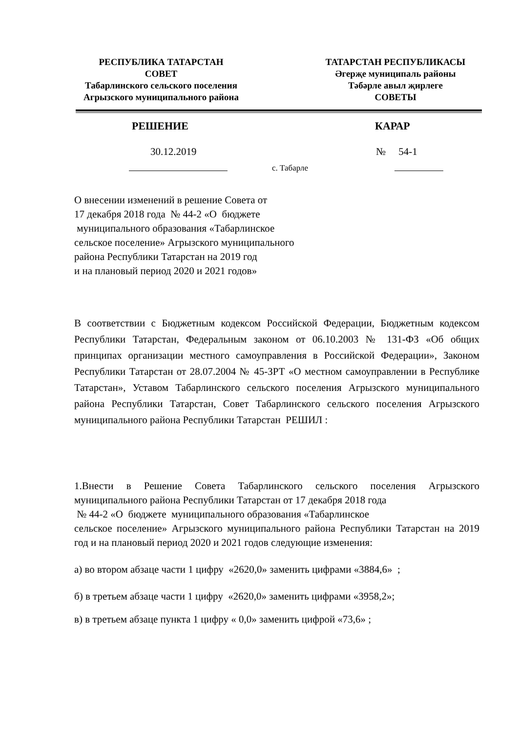РЕСПУБЛИКА ТАТАРСТАН
СОВЕТ
Табарлинского сельского поселения
Агрызского муниципального района
ТАТАРСТАН РЕСПУБЛИКАСЫ
Әгерҗе муниципаль районы
Тәбәрле авыл җирлеге
СОВЕТЫ
РЕШЕНИЕ КАРАР
30.12.2019 № 54-1
с. Табарле
О внесении изменений в решение Совета от
17 декабря 2018 года № 44-2 «О бюджете
муниципального образования «Табарлинское
сельское поселение» Агрызского муниципального
района Республики Татарстан на 2019 год
и на плановый период 2020 и 2021 годов»
В соответствии с Бюджетным кодексом Российской Федерации, Бюджетным кодексом Республики Татарстан, Федеральным законом от 06.10.2003 № 131-ФЗ «Об общих принципах организации местного самоуправления в Российской Федерации», Законом Республики Татарстан от 28.07.2004 № 45-ЗРТ «О местном самоуправлении в Республике Татарстан», Уставом Табарлинского сельского поселения Агрызского муниципального района Республики Татарстан, Совет Табарлинского сельского поселения Агрызского муниципального района Республики Татарстан РЕШИЛ :
1.Внести в Решение Совета Табарлинского сельского поселения Агрызского муниципального района Республики Татарстан от 17 декабря 2018 года
№ 44-2 «О бюджете муниципального образования «Табарлинское
сельское поселение» Агрызского муниципального района Республики Татарстан на 2019 год и на плановый период 2020 и 2021 годов следующие изменения:
а) во втором абзаце части 1 цифру «2620,0» заменить цифрами «3884,6» ;
б) в третьем абзаце части 1 цифру «2620,0» заменить цифрами «3958,2»;
в) в третьем абзаце пункта 1 цифру « 0,0» заменить цифрой «73,6» ;